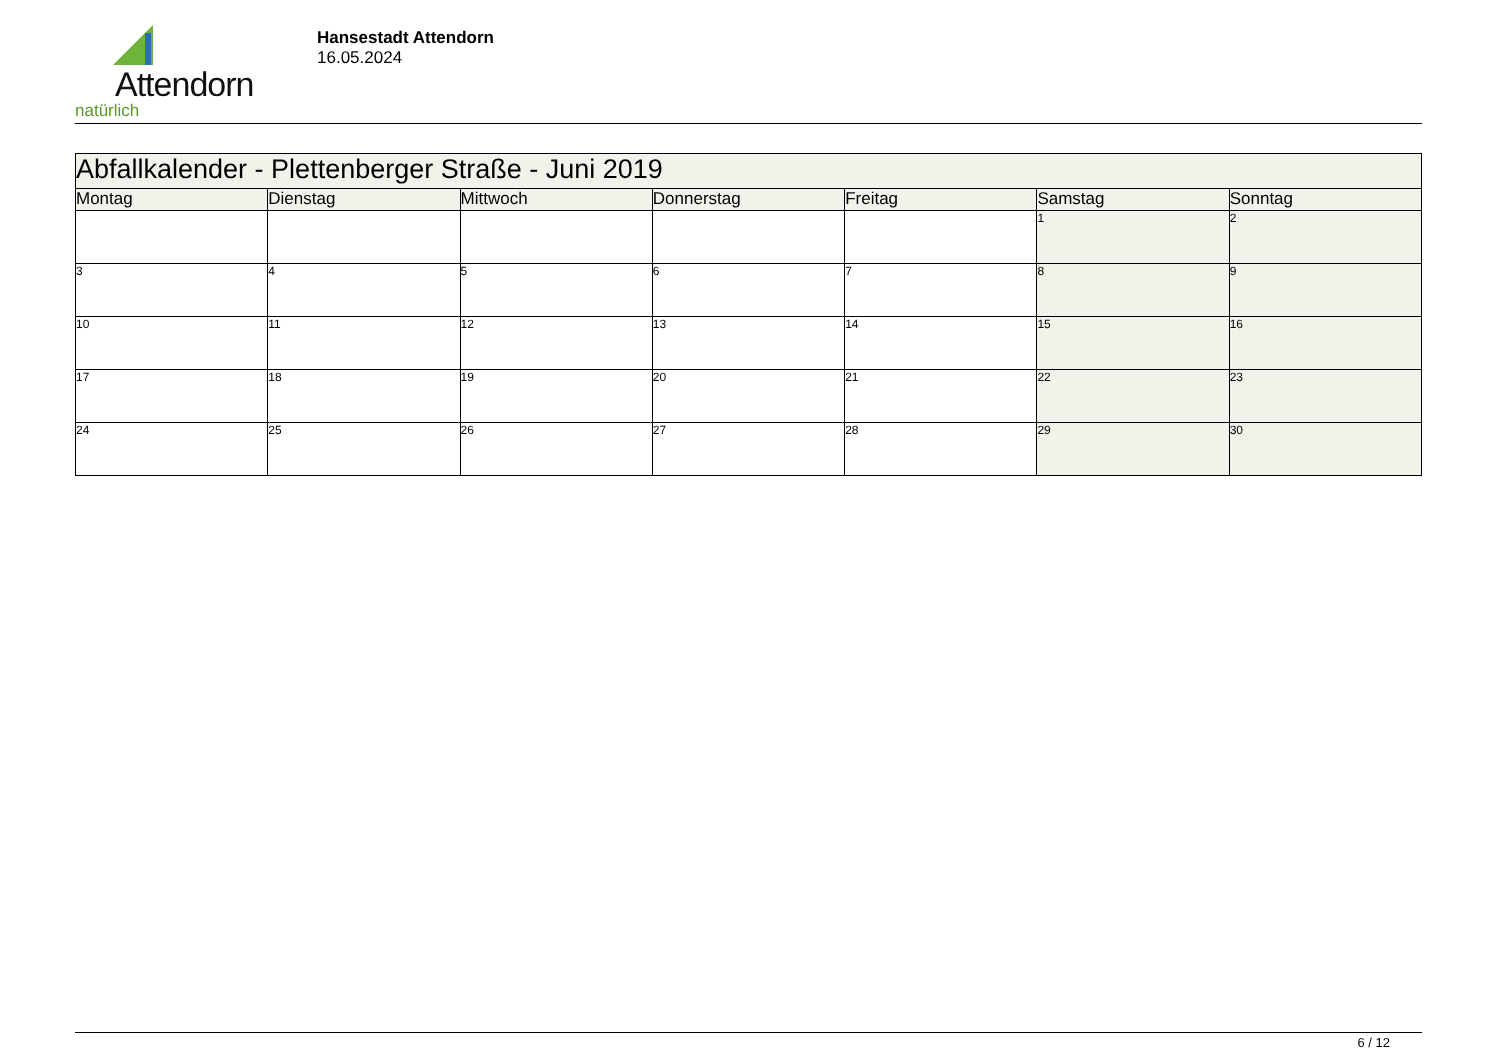Attendorn
natürlich
Hansestadt Attendorn
16.05.2024
| Abfallkalender - Plettenberger Straße - Juni 2019 | | | | | | |
| Montag | Dienstag | Mittwoch | Donnerstag | Freitag | Samstag | Sonntag |
| | | | | | 1 | 2 |
| 3 | 4 | 5 | 6 | 7 | 8 | 9 |
| 10 | 11 | 12 | 13 | 14 | 15 | 16 |
| 17 | 18 | 19 | 20 | 21 | 22 | 23 |
| 24 | 25 | 26 | 27 | 28 | 29 | 30 |
6 / 12